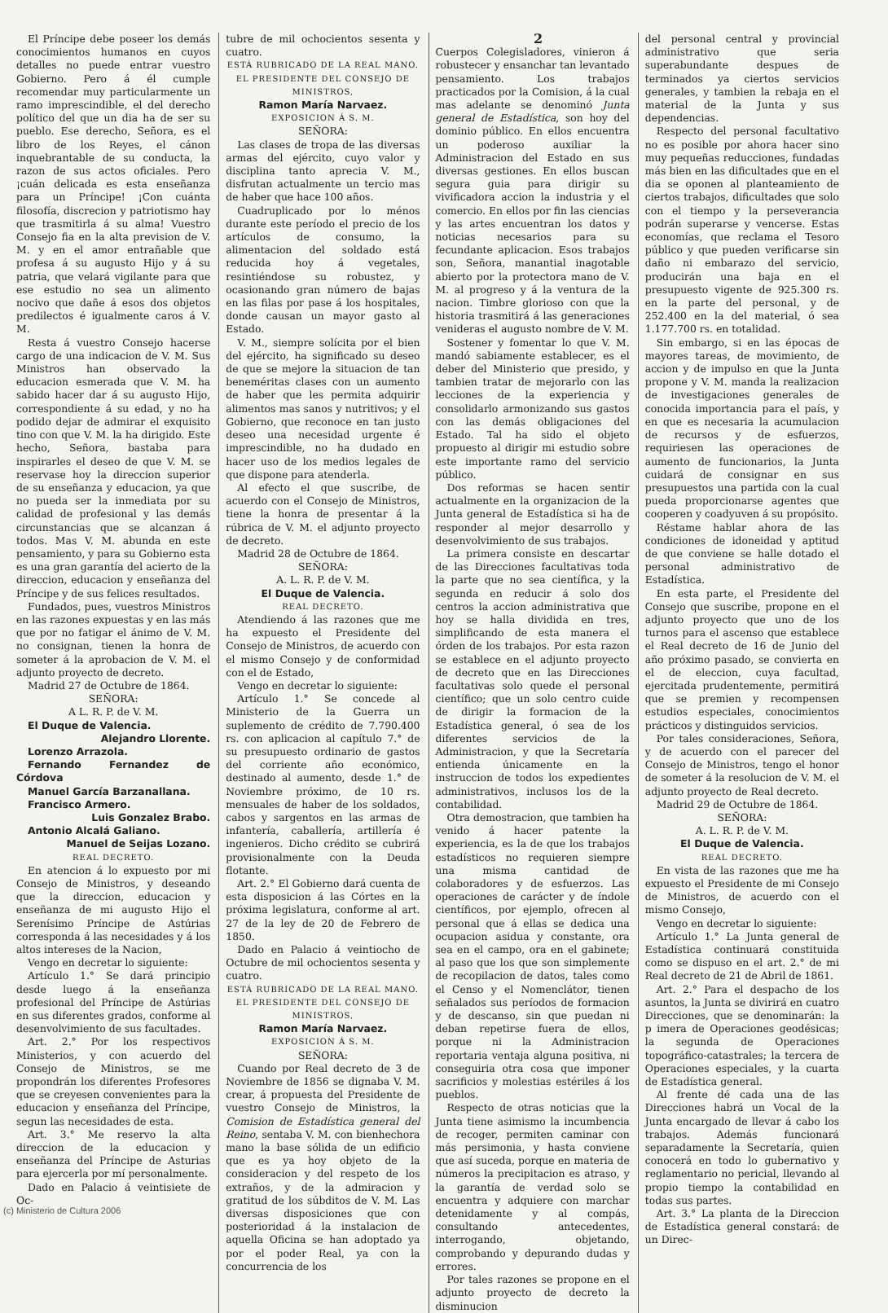El Príncipe debe poseer los demás conocimientos humanos en cuyos detalles no puede entrar vuestro Gobierno. Pero á él cumple recomendar muy particularmente un ramo imprescindible, el del derecho político del que un dia ha de ser su pueblo. Ese derecho, Señora, es el libro de los Reyes, el cánon inquebrantable de su conducta, la razon de sus actos oficiales. Pero ¡cuán delicada es esta enseñanza para un Príncipe! ¡Con cuánta filosofía, discrecion y patriotismo hay que trasmitirla á su alma! Vuestro Consejo fia en la alta prevision de V. M. y en el amor entrañable que profesa á su augusto Hijo y á su patria, que velará vigilante para que ese estudio no sea un alimento nocivo que dañe á esos dos objetos predilectos é igualmente caros á V. M.
Resta á vuestro Consejo hacerse cargo de una indicacion de V. M. Sus Ministros han observado la educacion esmerada que V. M. ha sabido hacer dar á su augusto Hijo, correspondiente á su edad, y no ha podido dejar de admirar el exquisito tino con que V. M. la ha dirigido. Este hecho, Señora, bastaba para inspirarles el deseo de que V. M. se reservase hoy la direccion superior de su enseñanza y educacion, ya que no pueda ser la inmediata por su calidad de profesional y las demás circunstancias que se alcanzan á todos. Mas V. M. abunda en este pensamiento, y para su Gobierno esta es una gran garantía del acierto de la direccion, educacion y enseñanza del Príncipe y de sus felices resultados.
Fundados, pues, vuestros Ministros en las razones expuestas y en las más que por no fatigar el ánimo de V. M. no consignan, tienen la honra de someter á la aprobacion de V. M. el adjunto proyecto de decreto.
Madrid 27 de Octubre de 1864.
SEÑORA:
A L. R. P. de V. M.
El Duque de Valencia.
Alejandro Llorente.
Lorenzo Arrazola.
Fernando Fernandez de Córdova
Manuel García Barzanallana.
Francisco Armero.
Luis Gonzalez Brabo.
Antonio Alcalá Galiano.
Manuel de Seijas Lozano.
REAL DECRETO.
En atencion á lo expuesto por mi Consejo de Ministros, y deseando que la direccion, educacion y enseñanza de mi augusto Hijo el Serenísimo Príncipe de Astúrias corresponda á las necesidades y á los altos intereses de la Nacion,
Vengo en decretar lo siguiente:
Artículo 1.° Se dará principio desde luego á la enseñanza profesional del Príncipe de Astúrias en sus diferentes grados, conforme al desenvolvimiento de sus facultades.
Art. 2.° Por los respectivos Ministerios, y con acuerdo del Consejo de Ministros, se me propondrán los diferentes Profesores que se creyesen convenientes para la educacion y enseñanza del Príncipe, segun las necesidades de esta.
Art. 3.° Me reservo la alta direccion de la educacion y enseñanza del Príncipe de Asturias para ejercerla por mí personalmente.
Dado en Palacio á veintisiete de Oc-
tubre de mil ochocientos sesenta y cuatro.
ESTÁ RUBRICADO DE LA REAL MANO.
EL PRESIDENTE DEL CONSEJO DE MINISTROS,
Ramon María Narvaez.
EXPOSICION Á S. M.
SEÑORA:
Las clases de tropa de las diversas armas del ejército, cuyo valor y disciplina tanto aprecia V. M., disfrutan actualmente un tercio mas de haber que hace 100 años.
Cuadruplicado por lo ménos durante este período el precio de los artículos de consumo, la alimentacion del soldado está reducida hoy á vegetales, resintiéndose su robustez, y ocasionando gran número de bajas en las filas por pase á los hospitales, donde causan un mayor gasto al Estado.
V. M., siempre solícita por el bien del ejército, ha significado su deseo de que se mejore la situacion de tan beneméritas clases con un aumento de haber que les permita adquirir alimentos mas sanos y nutritivos; y el Gobierno, que reconoce en tan justo deseo una necesidad urgente é imprescindible, no ha dudado en hacer uso de los medios legales de que dispone para atenderla.
Al efecto el que suscribe, de acuerdo con el Consejo de Ministros, tiene la honra de presentar á la rúbrica de V. M. el adjunto proyecto de decreto.
Madrid 28 de Octubre de 1864.
SEÑORA:
A. L. R. P. de V. M.
El Duque de Valencia.
REAL DECRETO.
Atendiendo á las razones que me ha expuesto el Presidente del Consejo de Ministros, de acuerdo con el mismo Consejo y de conformidad con el de Estado,
Vengo en decretar lo siguiente:
Artículo 1.° Se concede al Ministerio de la Guerra un suplemento de crédito de 7.790.400 rs. con aplicacion al capítulo 7.° de su presupuesto ordinario de gastos del corriente año económico, destinado al aumento, desde 1.° de Noviembre próximo, de 10 rs. mensuales de haber de los soldados, cabos y sargentos en las armas de infantería, caballería, artillería é ingenieros. Dicho crédito se cubrirá provisionalmente con la Deuda flotante.
Art. 2.° El Gobierno dará cuenta de esta disposicion á las Córtes en la próxima legislatura, conforme al art. 27 de la ley de 20 de Febrero de 1850.
Dado en Palacio á veintiocho de Octubre de mil ochocientos sesenta y cuatro.
ESTÁ RUBRICADO DE LA REAL MANO.
EL PRESIDENTE DEL CONSEJO DE MINISTROS,
Ramon María Narvaez.
EXPOSICION Á S. M.
SEÑORA:
Cuando por Real decreto de 3 de Noviembre de 1856 se dignaba V. M. crear, á propuesta del Presidente de vuestro Consejo de Ministros, la Comision de Estadística general del Reino, sentaba V. M. con bienhechora mano la base sólida de un edificio que es ya hoy objeto de la consideracion y del respeto de los extraños, y de la admiracion y gratitud de los súbditos de V. M. Las diversas disposiciones que con posterioridad á la instalacion de aquella Oficina se han adoptado ya por el poder Real, ya con la concurrencia de los
2
Cuerpos Colegisladores, vinieron á robustecer y ensanchar tan levantado pensamiento. Los trabajos practicados por la Comision, á la cual mas adelante se denominó Junta general de Estadística, son hoy del dominio público. En ellos encuentra un poderoso auxiliar la Administracion del Estado en sus diversas gestiones. En ellos buscan segura guia para dirigir su vivificadora accion la industria y el comercio. En ellos por fin las ciencias y las artes encuentran los datos y noticias necesarios para su fecundante aplicacion. Esos trabajos son, Señora, manantial inagotable abierto por la protectora mano de V. M. al progreso y á la ventura de la nacion. Timbre glorioso con que la historia trasmitirá á las generaciones venideras el augusto nombre de V. M.
Sostener y fomentar lo que V. M. mandó sabiamente establecer, es el deber del Ministerio que presido, y tambien tratar de mejorarlo con las lecciones de la experiencia y consolidarlo armonizando sus gastos con las demás obligaciones del Estado. Tal ha sido el objeto propuesto al dirigir mi estudio sobre este importante ramo del servicio público.
Dos reformas se hacen sentir actualmente en la organizacion de la Junta general de Estadística si ha de responder al mejor desarrollo y desenvolvimiento de sus trabajos.
La primera consiste en descartar de las Direcciones facultativas toda la parte que no sea científica, y la segunda en reducir á solo dos centros la accion administrativa que hoy se halla dividida en tres, simplificando de esta manera el órden de los trabajos. Por esta razon se establece en el adjunto proyecto de decreto que en las Direcciones facultativas solo quede el personal científico; que un solo centro cuide de dirigir la formacion de la Estadística general, ó sea de los diferentes servicios de la Administracion, y que la Secretaría entienda únicamente en la instruccion de todos los expedientes administrativos, inclusos los de la contabilidad.
Otra demostracion, que tambien ha venido á hacer patente la experiencia, es la de que los trabajos estadísticos no requieren siempre una misma cantidad de colaboradores y de esfuerzos. Las operaciones de carácter y de índole científicos, por ejemplo, ofrecen al personal que á ellas se dedica una ocupacion asidua y constante, ora sea en el campo, ora en el gabinete; al paso que los que son simplemente de recopilacion de datos, tales como el Censo y el Nomenclátor, tienen señalados sus períodos de formacion y de descanso, sin que puedan ni deban repetirse fuera de ellos, porque ni la Administracion reportaria ventaja alguna positiva, ni conseguiria otra cosa que imponer sacrificios y molestias estériles á los pueblos.
Respecto de otras noticias que la Junta tiene asimismo la incumbencia de recoger, permiten caminar con más persimonia, y hasta conviene que así suceda, porque en materia de números la precipitacion es atraso, y la garantía de verdad solo se encuentra y adquiere con marchar detenidamente y al compás, consultando antecedentes, interrogando, objetando, comprobando y depurando dudas y errores.
Por tales razones se propone en el adjunto proyecto de decreto la disminucion
del personal central y provincial administrativo que seria superabundante despues de terminados ya ciertos servicios generales, y tambien la rebaja en el material de la Junta y sus dependencias.
Respecto del personal facultativo no es posible por ahora hacer sino muy pequeñas reducciones, fundadas más bien en las dificultades que en el dia se oponen al planteamiento de ciertos trabajos, dificultades que solo con el tiempo y la perseverancia podrán superarse y vencerse. Estas economías, que reclama el Tesoro público y que pueden verificarse sin daño ni embarazo del servicio, producirán una baja en el presupuesto vigente de 925.300 rs. en la parte del personal, y de 252.400 en la del material, ó sea 1.177.700 rs. en totalidad.
Sin embargo, si en las épocas de mayores tareas, de movimiento, de accion y de impulso en que la Junta propone y V. M. manda la realizacion de investigaciones generales de conocida importancia para el país, y en que es necesaria la acumulacion de recursos y de esfuerzos, requiriesen las operaciones de aumento de funcionarios, la Junta cuidará de consignar en sus presupuestos una partida con la cual pueda proporcionarse agentes que cooperen y coadyuven á su propósito.
Réstame hablar ahora de las condiciones de idoneidad y aptitud de que conviene se halle dotado el personal administrativo de Estadística.
En esta parte, el Presidente del Consejo que suscribe, propone en el adjunto proyecto que uno de los turnos para el ascenso que establece el Real decreto de 16 de Junio del año próximo pasado, se convierta en el de eleccion, cuya facultad, ejercitada prudentemente, permitirá que se premien y recompensen estudios especiales, conocimientos prácticos y distinguidos servicios.
Por tales consideraciones, Señora, y de acuerdo con el parecer del Consejo de Ministros, tengo el honor de someter á la resolucion de V. M. el adjunto proyecto de Real decreto.
Madrid 29 de Octubre de 1864.
SEÑORA:
A. L. R. P. de V. M.
El Duque de Valencia.
REAL DECRETO.
En vista de las razones que me ha expuesto el Presidente de mi Consejo de Ministros, de acuerdo con el mismo Consejo,
Vengo en decretar lo siguiente:
Artículo 1.° La Junta general de Estadística continuará constituida como se dispuso en el art. 2.° de mi Real decreto de 21 de Abril de 1861.
Art. 2.° Para el despacho de los asuntos, la Junta se divirirá en cuatro Direcciones, que se denominarán: la p imera de Operaciones geodésicas; la segunda de Operaciones topográfico-catastrales; la tercera de Operaciones especiales, y la cuarta de Estadística general.
Al frente dé cada una de las Direcciones habrá un Vocal de la Junta encargado de llevar á cabo los trabajos. Además funcionará separadamente la Secretaría, quien conocerá en todo lo gubernativo y reglamentario no pericial, llevando al propio tiempo la contabilidad en todas sus partes.
Art. 3.° La planta de la Direccion de Estadística general constará: de un Direc-
(c) Ministerio de Cultura 2006